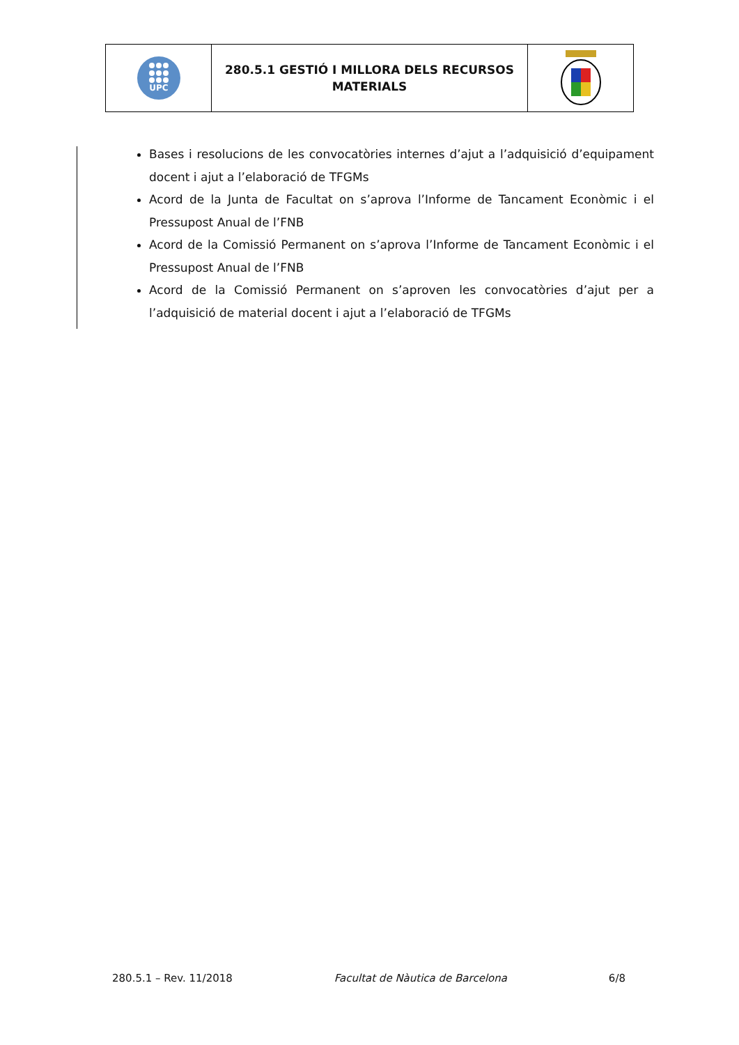UPC
280.5.1 GESTIÓ I MILLORA DELS RECURSOS
MATERIALS
Bases i resolucions de les convocatòries internes d’ajut a l’adquisició d’equipament docent i ajut a l’elaboració de TFGMs
Acord de la Junta de Facultat on s’aprova l’Informe de Tancament Econòmic i el Pressupost Anual de l’FNB
Acord de la Comissió Permanent on s’aprova l’Informe de Tancament Econòmic i el Pressupost Anual de l’FNB
Acord de la Comissió Permanent on s’aproven les convocatòries d’ajut per a l’adquisició de material docent i ajut a l’elaboració de TFGMs
280.5.1 – Rev. 11/2018 Facultat de Nàutica de Barcelona 6/8